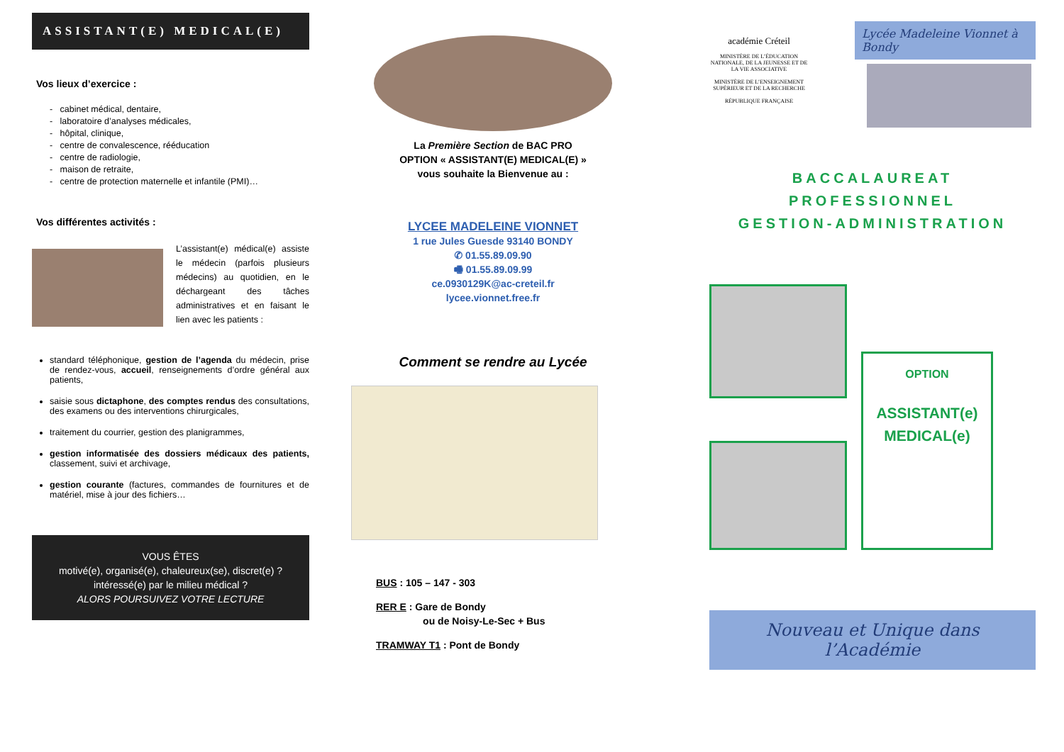ASSISTANT(E) MEDICAL(E)
Vos lieux d’exercice :
- cabinet médical, dentaire,
- laboratoire d’analyses médicales,
- hôpital, clinique,
- centre de convalescence, rééducation
- centre de radiologie,
- maison de retraite,
- centre de protection maternelle et infantile (PMI)…
Vos différentes activités :
L’assistant(e) médical(e) assiste le médecin (parfois plusieurs médecins) au quotidien, en le déchargeant des tâches administratives et en faisant le lien avec les patients :
standard téléphonique, gestion de l’agenda du médecin, prise de rendez-vous, accueil, renseignements d’ordre général aux patients,
saisie sous dictaphone, des comptes rendus des consultations, des examens ou des interventions chirurgicales,
traitement du courrier, gestion des planigrammes,
gestion informatisée des dossiers médicaux des patients, classement, suivi et archivage,
gestion courante (factures, commandes de fournitures et de matériel, mise à jour des fichiers…
VOUS ÊTES
motivé(e), organisé(e), chaleureux(se), discret(e) ?
intéressé(e) par le milieu médical ?
ALORS POURSUIVEZ VOTRE LECTURE
La Première Section de BAC PRO
OPTION « ASSISTANT(E) MEDICAL(E) »
vous souhaite la Bienvenue au :
LYCEE MADELEINE VIONNET
1 rue Jules Guesde 93140 BONDY
✆ 01.55.89.09.90
🖷 01.55.89.09.99
ce.0930129K@ac-creteil.fr
lycee.vionnet.free.fr
Comment se rendre au Lycée
BUS : 105 – 147 - 303
RER E : Gare de Bondy
ou de Noisy-Le-Sec + Bus
TRAMWAY T1 : Pont de Bondy
académie Créteil
MINISTÈRE DE L’ÉDUCATION NATIONALE, DE LA JEUNESSE ET DE LA VIE ASSOCIATIVE
MINISTÈRE DE L’ENSEIGNEMENT SUPÉRIEUR ET DE LA RECHERCHE
RÉPUBLIQUE FRANÇAISE
Lycée Madeleine Vionnet à Bondy
BACCALAUREAT PROFESSIONNEL
GESTION-ADMINISTRATION
OPTION
ASSISTANT(e)
MEDICAL(e)
Nouveau et Unique dans l’Académie